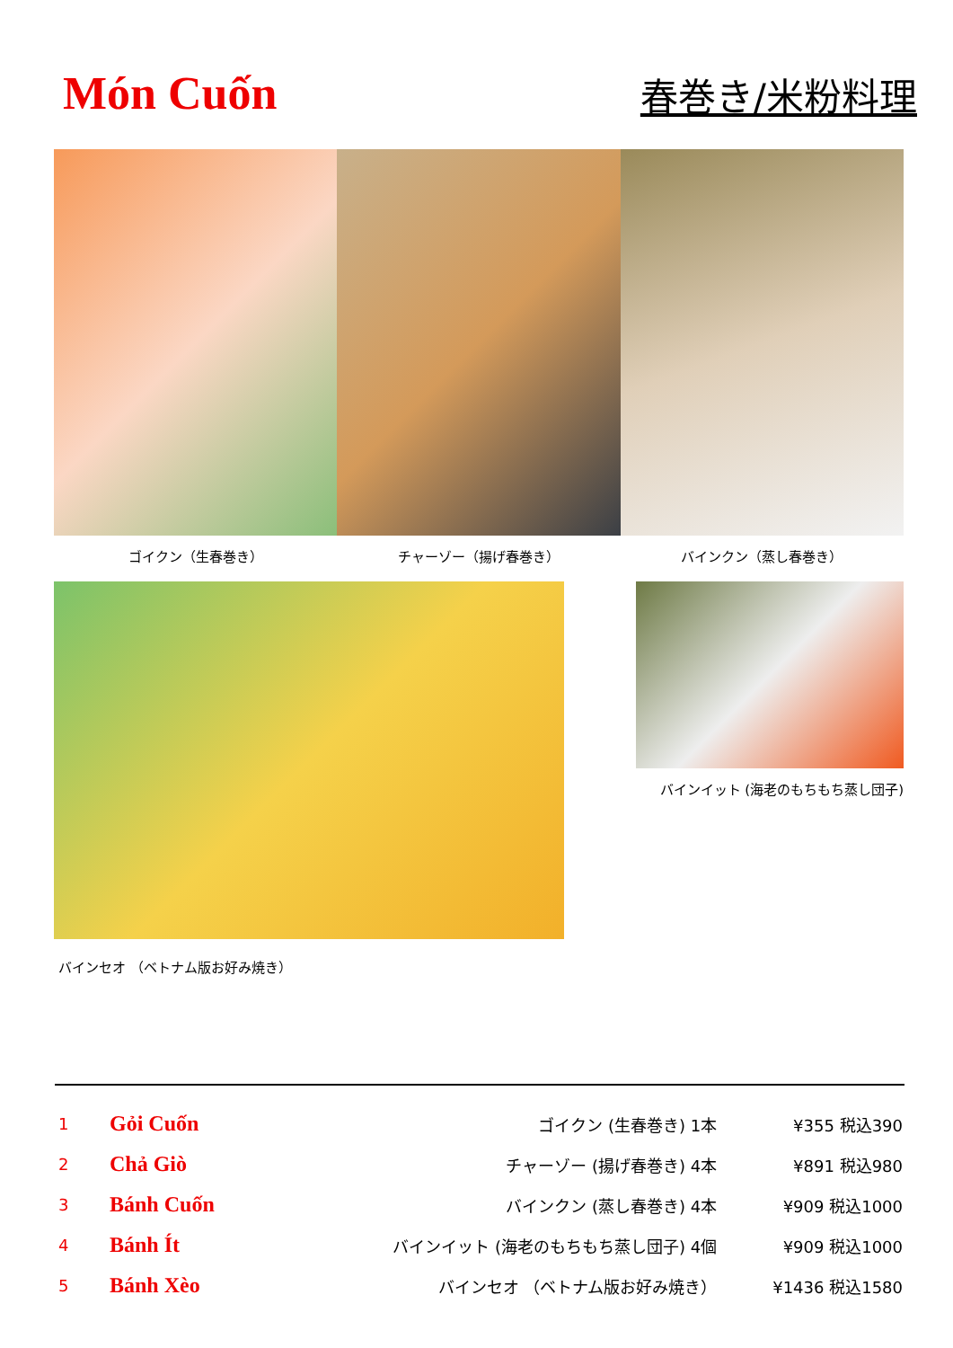Món Cuốn
春巻き/米粉料理
ゴイクン（生春巻き） チャーゾー（揚げ春巻き） バインクン（蒸し春巻き）
バインセオ （ベトナム版お好み焼き）
バインイット (海老のもちもち蒸し団子)
| 1 | Gỏi Cuốn | ゴイクン (生春巻き) 1本 | ¥355 税込390 |
| 2 | Chả Giò | チャーゾー (揚げ春巻き) 4本 | ¥891 税込980 |
| 3 | Bánh Cuốn | バインクン (蒸し春巻き) 4本 | ¥909 税込1000 |
| 4 | Bánh Ít | バインイット (海老のもちもち蒸し団子) 4個 | ¥909 税込1000 |
| 5 | Bánh Xèo | バインセオ （ベトナム版お好み焼き） | ¥1436 税込1580 |